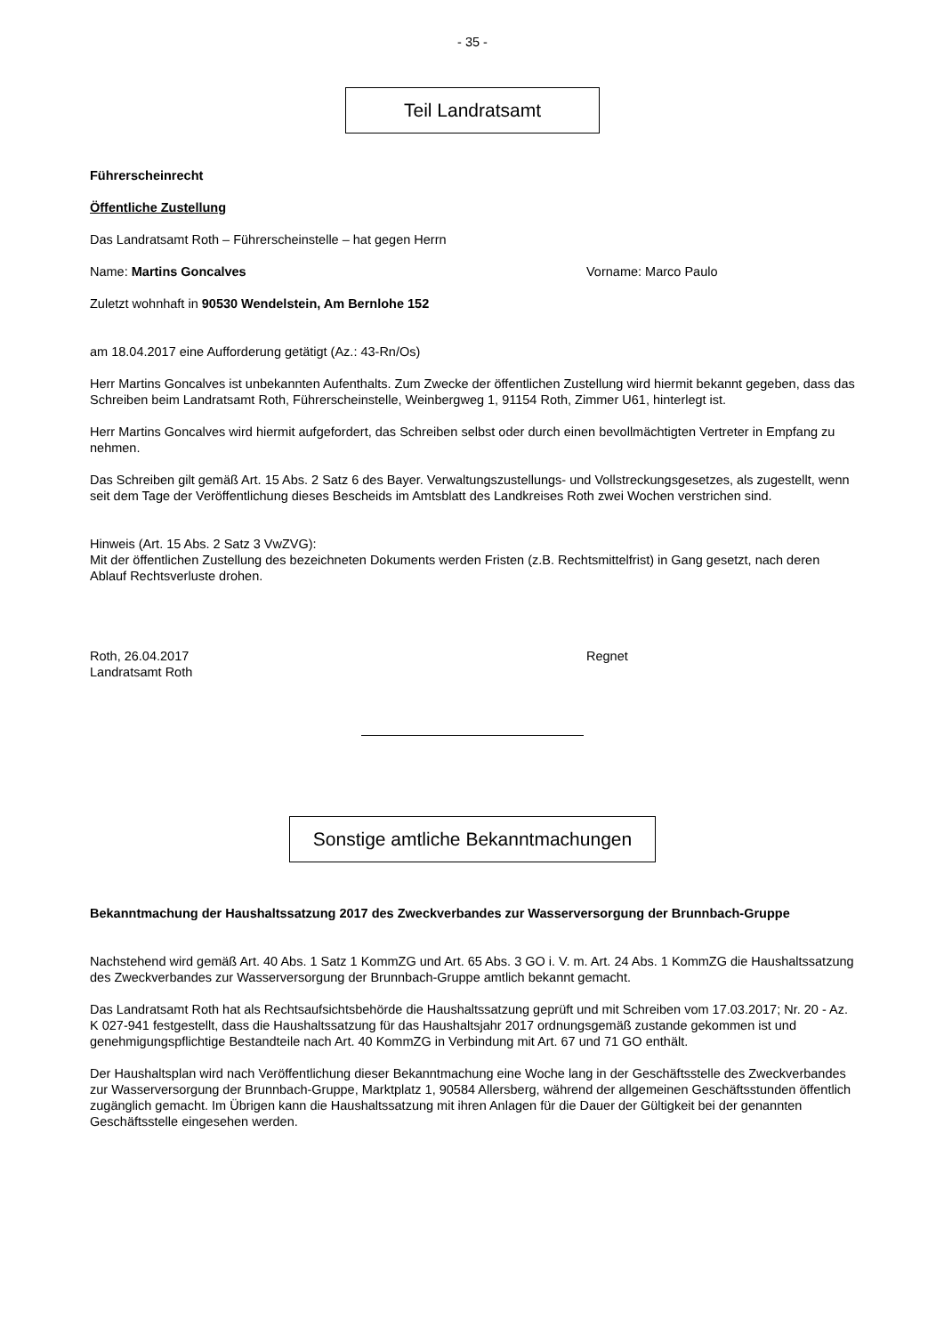- 35 -
Teil Landratsamt
Führerscheinrecht
Öffentliche Zustellung
Das Landratsamt Roth – Führerscheinstelle – hat gegen Herrn
Name: Martins Goncalves Vorname: Marco Paulo
Zuletzt wohnhaft in 90530 Wendelstein, Am Bernlohe 152
am 18.04.2017 eine Aufforderung getätigt (Az.: 43-Rn/Os)
Herr Martins Goncalves ist unbekannten Aufenthalts. Zum Zwecke der öffentlichen Zustellung wird hiermit bekannt gegeben, dass das Schreiben beim Landratsamt Roth, Führerscheinstelle, Weinbergweg 1, 91154 Roth, Zimmer U61, hinterlegt ist.
Herr Martins Goncalves wird hiermit aufgefordert, das Schreiben selbst oder durch einen bevollmächtigten Vertreter in Empfang zu nehmen.
Das Schreiben gilt gemäß Art. 15 Abs. 2 Satz 6 des Bayer. Verwaltungszustellungs- und Vollstreckungsgesetzes, als zugestellt, wenn seit dem Tage der Veröffentlichung dieses Bescheids im Amtsblatt des Landkreises Roth zwei Wochen verstrichen sind.
Hinweis (Art. 15 Abs. 2 Satz 3 VwZVG):
Mit der öffentlichen Zustellung des bezeichneten Dokuments werden Fristen (z.B. Rechtsmittelfrist) in Gang gesetzt, nach deren Ablauf Rechtsverluste drohen.
Roth, 26.04.2017
Landratsamt Roth
Regnet
Sonstige amtliche Bekanntmachungen
Bekanntmachung der Haushaltssatzung 2017 des Zweckverbandes zur Wasserversorgung der Brunnbach-Gruppe
Nachstehend wird gemäß Art. 40 Abs. 1 Satz 1 KommZG und Art. 65 Abs. 3 GO i. V. m. Art. 24 Abs. 1 KommZG die Haushaltssatzung des Zweckverbandes zur Wasserversorgung der Brunnbach-Gruppe amtlich bekannt gemacht.
Das Landratsamt Roth hat als Rechtsaufsichtsbehörde die Haushaltssatzung geprüft und mit Schreiben vom 17.03.2017; Nr. 20 - Az. K 027-941 festgestellt, dass die Haushaltssatzung für das Haushaltsjahr 2017 ordnungsgemäß zustande gekommen ist und genehmigungspflichtige Bestandteile nach Art. 40 KommZG in Verbindung mit Art. 67 und 71 GO enthält.
Der Haushaltsplan wird nach Veröffentlichung dieser Bekanntmachung eine Woche lang in der Geschäftsstelle des Zweckverbandes zur Wasserversorgung der Brunnbach-Gruppe, Marktplatz 1, 90584 Allersberg, während der allgemeinen Geschäftsstunden öffentlich zugänglich gemacht. Im Übrigen kann die Haushaltssatzung mit ihren Anlagen für die Dauer der Gültigkeit bei der genannten Geschäftsstelle eingesehen werden.